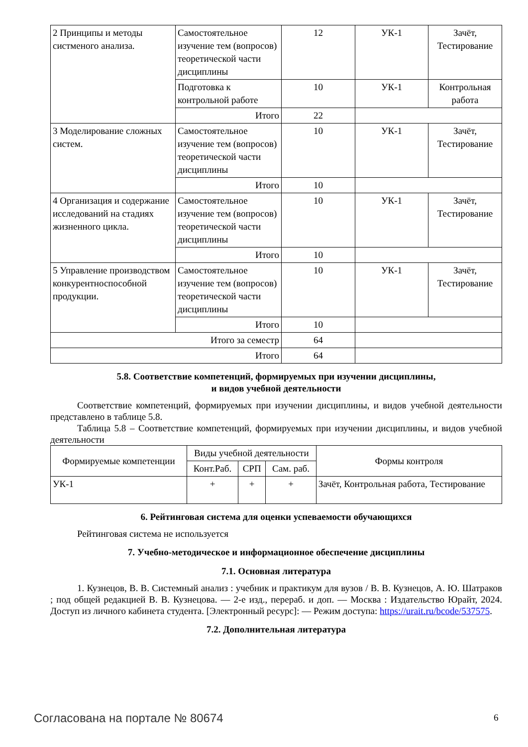| 2 Принципы и методы систменого анализа. | Самостоятельное изучение тем (вопросов) теоретической части дисциплины | 12 | УК-1 | Зачёт, Тестирование |
| | Подготовка к контрольной работе | 10 | УК-1 | Контрольная работа |
| | Итого | 22 | | |
| 3 Моделирование сложных систем. | Самостоятельное изучение тем (вопросов) теоретической части дисциплины | 10 | УК-1 | Зачёт, Тестирование |
| | Итого | 10 | | |
| 4 Организация и содержание исследований на стадиях жизненного цикла. | Самостоятельное изучение тем (вопросов) теоретической части дисциплины | 10 | УК-1 | Зачёт, Тестирование |
| | Итого | 10 | | |
| 5 Управление производством конкурентноспособной продукции. | Самостоятельное изучение тем (вопросов) теоретической части дисциплины | 10 | УК-1 | Зачёт, Тестирование |
| | Итого | 10 | | |
| Итого за семестр | | 64 | | |
| Итого | | 64 | | |
5.8. Соответствие компетенций, формируемых при изучении дисциплины,
и видов учебной деятельности
Соответствие компетенций, формируемых при изучении дисциплины, и видов учебной деятельности представлено в таблице 5.8.
Таблица 5.8 – Соответствие компетенций, формируемых при изучении дисциплины, и видов учебной деятельности
| Формируемые компетенции | Виды учебной деятельности | | | Формы контроля |
| --- | --- | --- | --- | --- |
| | Конт.Раб. | СРП | Сам. раб. | |
| УК-1 | + | + | + | Зачёт, Контрольная работа, Тестирование |
6. Рейтинговая система для оценки успеваемости обучающихся
Рейтинговая система не используется
7. Учебно-методическое и информационное обеспечение дисциплины
7.1. Основная литература
1. Кузнецов, В. В. Системный анализ : учебник и практикум для вузов / В. В. Кузнецов, А. Ю. Шатраков ; под общей редакцией В. В. Кузнецова. — 2-е изд., перераб. и доп. — Москва : Издательство Юрайт, 2024. Доступ из личного кабинета студента. [Электронный ресурс]: — Режим доступа: https://urait.ru/bcode/537575.
7.2. Дополнительная литература
Согласована на портале № 80674 6